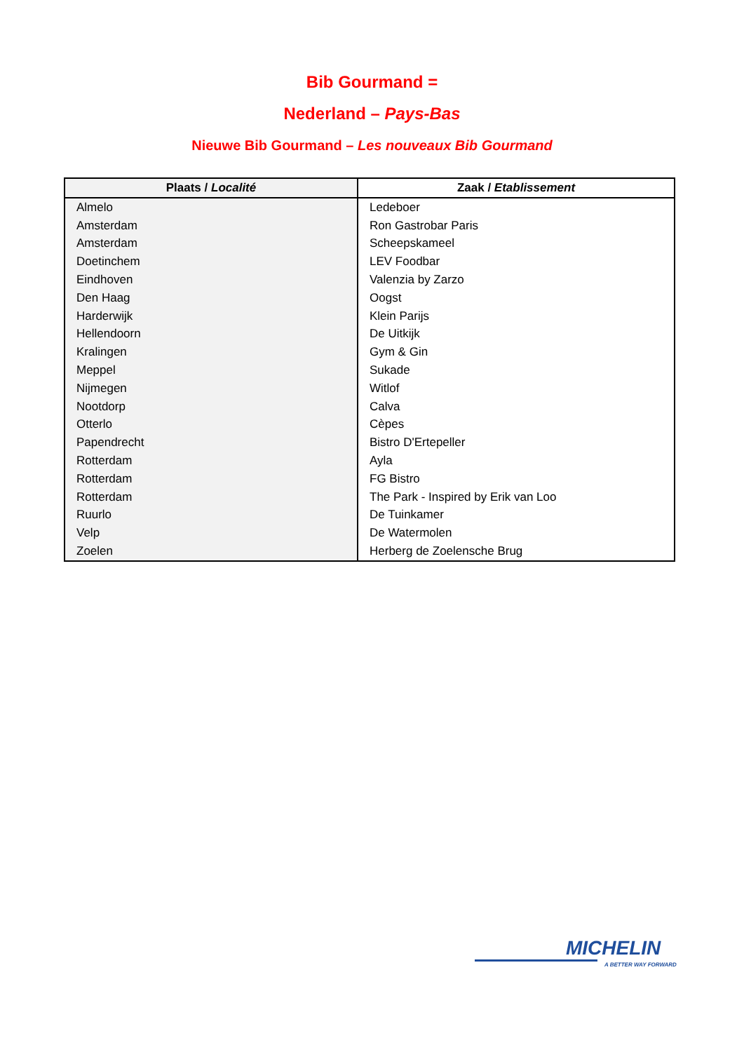Bib Gourmand =
Nederland – Pays-Bas
Nieuwe Bib Gourmand – Les nouveaux Bib Gourmand
| Plaats / Localité | Zaak / Etablissement |
| --- | --- |
| Almelo | Ledeboer |
| Amsterdam | Ron Gastrobar Paris |
| Amsterdam | Scheepskameel |
| Doetinchem | LEV Foodbar |
| Eindhoven | Valenzia by Zarzo |
| Den Haag | Oogst |
| Harderwijk | Klein Parijs |
| Hellendoorn | De Uitkijk |
| Kralingen | Gym & Gin |
| Meppel | Sukade |
| Nijmegen | Witlof |
| Nootdorp | Calva |
| Otterlo | Cèpes |
| Papendrecht | Bistro D'Ertepeller |
| Rotterdam | Ayla |
| Rotterdam | FG Bistro |
| Rotterdam | The Park - Inspired by Erik van Loo |
| Ruurlo | De Tuinkamer |
| Velp | De Watermolen |
| Zoelen | Herberg de Zoelensche Brug |
MICHELIN
A BETTER WAY FORWARD